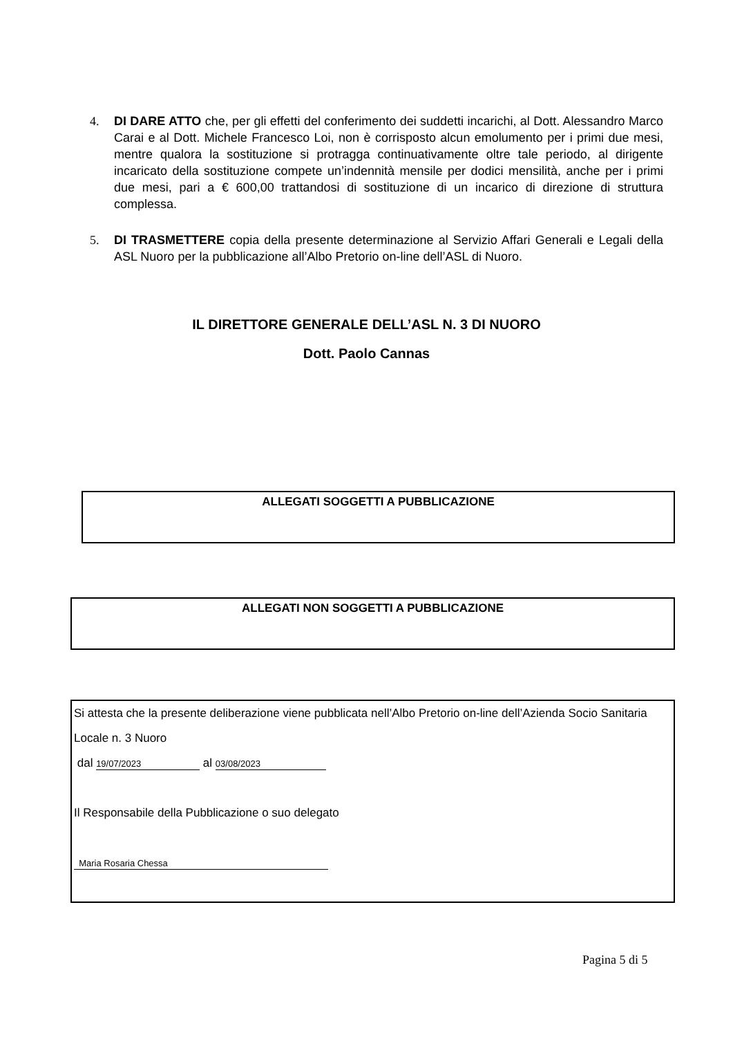4.
DI DARE ATTO che, per gli effetti del conferimento dei suddetti incarichi, al Dott. Alessandro Marco Carai e al Dott. Michele Francesco Loi, non è corrisposto alcun emolumento per i primi due mesi, mentre qualora la sostituzione si protragga continuativamente oltre tale periodo, al dirigente incaricato della sostituzione compete un’indennità mensile per dodici mensilità, anche per i primi due mesi, pari a € 600,00 trattandosi di sostituzione di un incarico di direzione di struttura complessa.
5.
DI TRASMETTERE copia della presente determinazione al Servizio Affari Generali e Legali della ASL Nuoro per la pubblicazione all’Albo Pretorio on-line dell’ASL di Nuoro.
IL DIRETTORE GENERALE DELL’ASL N. 3 DI NUORO
Dott. Paolo Cannas
ALLEGATI SOGGETTI A PUBBLICAZIONE
ALLEGATI NON SOGGETTI A PUBBLICAZIONE
Si attesta che la presente deliberazione viene pubblicata nell’Albo Pretorio on-line dell’Azienda Socio Sanitaria Locale n. 3 Nuoro
dal 19/07/2023 al 03/08/2023
Il Responsabile della Pubblicazione o suo delegato
Maria Rosaria Chessa
Pagina 5 di 5